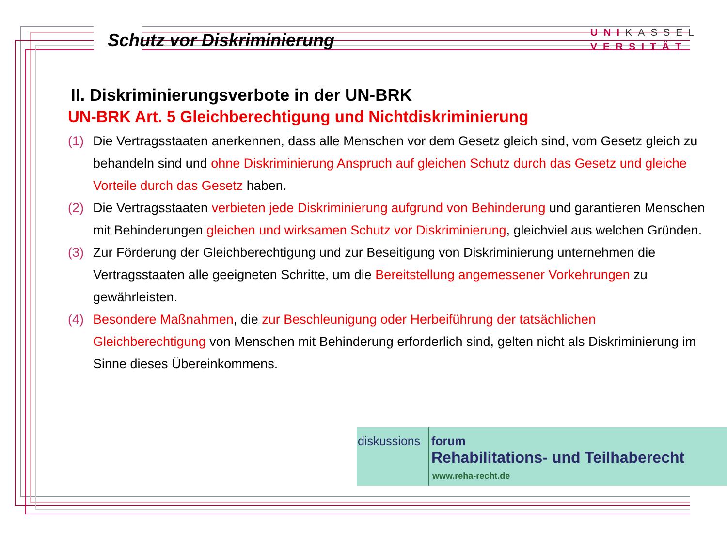Schutz vor Diskriminierung
UNIKASSEL
VERSITÄT
II. Diskriminierungsverbote in der UN-BRK
UN-BRK Art. 5 Gleichberechtigung und Nichtdiskriminierung
(1) Die Vertragsstaaten anerkennen, dass alle Menschen vor dem Gesetz gleich sind, vom Gesetz gleich zu behandeln sind und ohne Diskriminierung Anspruch auf gleichen Schutz durch das Gesetz und gleiche Vorteile durch das Gesetz haben.
(2) Die Vertragsstaaten verbieten jede Diskriminierung aufgrund von Behinderung und garantieren Menschen mit Behinderungen gleichen und wirksamen Schutz vor Diskriminierung, gleichviel aus welchen Gründen.
(3) Zur Förderung der Gleichberechtigung und zur Beseitigung von Diskriminierung unternehmen die Vertragsstaaten alle geeigneten Schritte, um die Bereitstellung angemessener Vorkehrungen zu gewährleisten.
(4) Besondere Maßnahmen, die zur Beschleunigung oder Herbeiführung der tatsächlichen Gleichberechtigung von Menschen mit Behinderung erforderlich sind, gelten nicht als Diskriminierung im Sinne dieses Übereinkommens.
diskussions forum
Rehabilitations- und Teilhaberecht
www.reha-recht.de